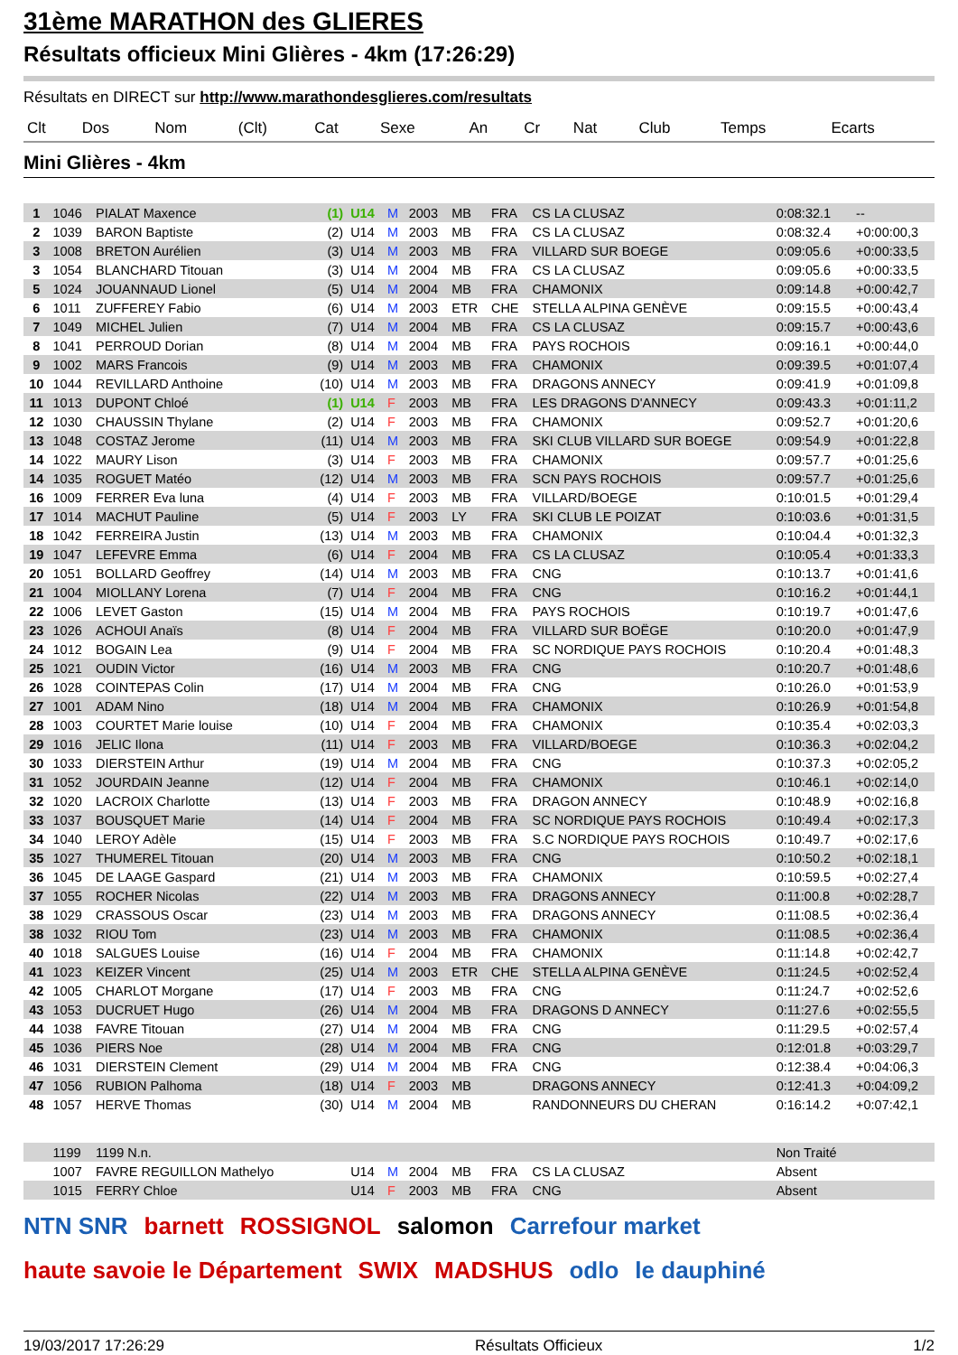31ème MARATHON des GLIERES
Résultats officieux Mini Glières - 4km (17:26:29)
Résultats en DIRECT sur http://www.marathondesglieres.com/resultats
| Clt | Dos | Nom | (Clt) | Cat | Sexe | An | Cr | Nat | Club | Temps | Ecarts |
| --- | --- | --- | --- | --- | --- | --- | --- | --- | --- | --- | --- |
Mini Glières - 4km
| 1 | 1046 | PIALAT Maxence | (1) | U14 | M | 2003 | MB | FRA | CS LA CLUSAZ | 0:08:32.1 | -- |
| 2 | 1039 | BARON Baptiste | (2) | U14 | M | 2003 | MB | FRA | CS LA CLUSAZ | 0:08:32.4 | +0:00:00,3 |
| 3 | 1008 | BRETON Aurélien | (3) | U14 | M | 2003 | MB | FRA | VILLARD SUR BOEGE | 0:09:05.6 | +0:00:33,5 |
| 3 | 1054 | BLANCHARD Titouan | (3) | U14 | M | 2004 | MB | FRA | CS LA CLUSAZ | 0:09:05.6 | +0:00:33,5 |
| 5 | 1024 | JOUANNAUD Lionel | (5) | U14 | M | 2004 | MB | FRA | CHAMONIX | 0:09:14.8 | +0:00:42,7 |
| 6 | 1011 | ZUFFEREY Fabio | (6) | U14 | M | 2003 | ETR | CHE | STELLA ALPINA GENÈVE | 0:09:15.5 | +0:00:43,4 |
| 7 | 1049 | MICHEL Julien | (7) | U14 | M | 2004 | MB | FRA | CS LA CLUSAZ | 0:09:15.7 | +0:00:43,6 |
| 8 | 1041 | PERROUD Dorian | (8) | U14 | M | 2004 | MB | FRA | PAYS ROCHOIS | 0:09:16.1 | +0:00:44,0 |
| 9 | 1002 | MARS Francois | (9) | U14 | M | 2003 | MB | FRA | CHAMONIX | 0:09:39.5 | +0:01:07,4 |
| 10 | 1044 | REVILLARD Anthoine | (10) | U14 | M | 2003 | MB | FRA | DRAGONS ANNECY | 0:09:41.9 | +0:01:09,8 |
| 11 | 1013 | DUPONT Chloé | (1) | U14 | F | 2003 | MB | FRA | LES DRAGONS D'ANNECY | 0:09:43.3 | +0:01:11,2 |
| 12 | 1030 | CHAUSSIN Thylane | (2) | U14 | F | 2003 | MB | FRA | CHAMONIX | 0:09:52.7 | +0:01:20,6 |
| 13 | 1048 | COSTAZ Jerome | (11) | U14 | M | 2003 | MB | FRA | SKI CLUB VILLARD SUR BOEGE | 0:09:54.9 | +0:01:22,8 |
| 14 | 1022 | MAURY Lison | (3) | U14 | F | 2003 | MB | FRA | CHAMONIX | 0:09:57.7 | +0:01:25,6 |
| 14 | 1035 | ROGUET Matéo | (12) | U14 | M | 2003 | MB | FRA | SCN PAYS ROCHOIS | 0:09:57.7 | +0:01:25,6 |
| 16 | 1009 | FERRER Eva luna | (4) | U14 | F | 2003 | MB | FRA | VILLARD/BOEGE | 0:10:01.5 | +0:01:29,4 |
| 17 | 1014 | MACHUT Pauline | (5) | U14 | F | 2003 | LY | FRA | SKI CLUB LE POIZAT | 0:10:03.6 | +0:01:31,5 |
| 18 | 1042 | FERREIRA Justin | (13) | U14 | M | 2003 | MB | FRA | CHAMONIX | 0:10:04.4 | +0:01:32,3 |
| 19 | 1047 | LEFEVRE Emma | (6) | U14 | F | 2004 | MB | FRA | CS LA CLUSAZ | 0:10:05.4 | +0:01:33,3 |
| 20 | 1051 | BOLLARD Geoffrey | (14) | U14 | M | 2003 | MB | FRA | CNG | 0:10:13.7 | +0:01:41,6 |
| 21 | 1004 | MIOLLANY Lorena | (7) | U14 | F | 2004 | MB | FRA | CNG | 0:10:16.2 | +0:01:44,1 |
| 22 | 1006 | LEVET Gaston | (15) | U14 | M | 2004 | MB | FRA | PAYS ROCHOIS | 0:10:19.7 | +0:01:47,6 |
| 23 | 1026 | ACHOUI Anaïs | (8) | U14 | F | 2004 | MB | FRA | VILLARD SUR BOËGE | 0:10:20.0 | +0:01:47,9 |
| 24 | 1012 | BOGAIN Lea | (9) | U14 | F | 2004 | MB | FRA | SC NORDIQUE PAYS ROCHOIS | 0:10:20.4 | +0:01:48,3 |
| 25 | 1021 | OUDIN Victor | (16) | U14 | M | 2003 | MB | FRA | CNG | 0:10:20.7 | +0:01:48,6 |
| 26 | 1028 | COINTEPAS Colin | (17) | U14 | M | 2004 | MB | FRA | CNG | 0:10:26.0 | +0:01:53,9 |
| 27 | 1001 | ADAM Nino | (18) | U14 | M | 2004 | MB | FRA | CHAMONIX | 0:10:26.9 | +0:01:54,8 |
| 28 | 1003 | COURTET Marie louise | (10) | U14 | F | 2004 | MB | FRA | CHAMONIX | 0:10:35.4 | +0:02:03,3 |
| 29 | 1016 | JELIC Ilona | (11) | U14 | F | 2003 | MB | FRA | VILLARD/BOEGE | 0:10:36.3 | +0:02:04,2 |
| 30 | 1033 | DIERSTEIN Arthur | (19) | U14 | M | 2004 | MB | FRA | CNG | 0:10:37.3 | +0:02:05,2 |
| 31 | 1052 | JOURDAIN Jeanne | (12) | U14 | F | 2004 | MB | FRA | CHAMONIX | 0:10:46.1 | +0:02:14,0 |
| 32 | 1020 | LACROIX Charlotte | (13) | U14 | F | 2003 | MB | FRA | DRAGON ANNECY | 0:10:48.9 | +0:02:16,8 |
| 33 | 1037 | BOUSQUET Marie | (14) | U14 | F | 2004 | MB | FRA | SC NORDIQUE PAYS ROCHOIS | 0:10:49.4 | +0:02:17,3 |
| 34 | 1040 | LEROY Adèle | (15) | U14 | F | 2003 | MB | FRA | S.C NORDIQUE PAYS ROCHOIS | 0:10:49.7 | +0:02:17,6 |
| 35 | 1027 | THUMEREL Titouan | (20) | U14 | M | 2003 | MB | FRA | CNG | 0:10:50.2 | +0:02:18,1 |
| 36 | 1045 | DE LAAGE Gaspard | (21) | U14 | M | 2003 | MB | FRA | CHAMONIX | 0:10:59.5 | +0:02:27,4 |
| 37 | 1055 | ROCHER Nicolas | (22) | U14 | M | 2003 | MB | FRA | DRAGONS ANNECY | 0:11:00.8 | +0:02:28,7 |
| 38 | 1029 | CRASSOUS Oscar | (23) | U14 | M | 2003 | MB | FRA | DRAGONS ANNECY | 0:11:08.5 | +0:02:36,4 |
| 38 | 1032 | RIOU Tom | (23) | U14 | M | 2003 | MB | FRA | CHAMONIX | 0:11:08.5 | +0:02:36,4 |
| 40 | 1018 | SALGUES Louise | (16) | U14 | F | 2004 | MB | FRA | CHAMONIX | 0:11:14.8 | +0:02:42,7 |
| 41 | 1023 | KEIZER Vincent | (25) | U14 | M | 2003 | ETR | CHE | STELLA ALPINA GENÈVE | 0:11:24.5 | +0:02:52,4 |
| 42 | 1005 | CHARLOT Morgane | (17) | U14 | F | 2003 | MB | FRA | CNG | 0:11:24.7 | +0:02:52,6 |
| 43 | 1053 | DUCRUET Hugo | (26) | U14 | M | 2004 | MB | FRA | DRAGONS D ANNECY | 0:11:27.6 | +0:02:55,5 |
| 44 | 1038 | FAVRE Titouan | (27) | U14 | M | 2004 | MB | FRA | CNG | 0:11:29.5 | +0:02:57,4 |
| 45 | 1036 | PIERS Noe | (28) | U14 | M | 2004 | MB | FRA | CNG | 0:12:01.8 | +0:03:29,7 |
| 46 | 1031 | DIERSTEIN Clement | (29) | U14 | M | 2004 | MB | FRA | CNG | 0:12:38.4 | +0:04:06,3 |
| 47 | 1056 | RUBION Palhoma | (18) | U14 | F | 2003 | MB | | DRAGONS ANNECY | 0:12:41.3 | +0:04:09,2 |
| 48 | 1057 | HERVE Thomas | (30) | U14 | M | 2004 | MB | | RANDONNEURS DU CHERAN | 0:16:14.2 | +0:07:42,1 |
| | 1199 | 1199 N.n. | | | | | | | | Non Traité | |
| | 1007 | FAVRE REGUILLON Mathelyo | | U14 | M | 2004 | MB | FRA | CS LA CLUSAZ | Absent | |
| | 1015 | FERRY Chloe | | U14 | F | 2003 | MB | FRA | CNG | Absent | |
NTN SNR barnett ROSSIGNOL salomon Carrefour market haute savoie le Département SWIX MADSHUS odlo le dauphiné
19/03/2017 17:26:29 Résultats Officieux 1/2